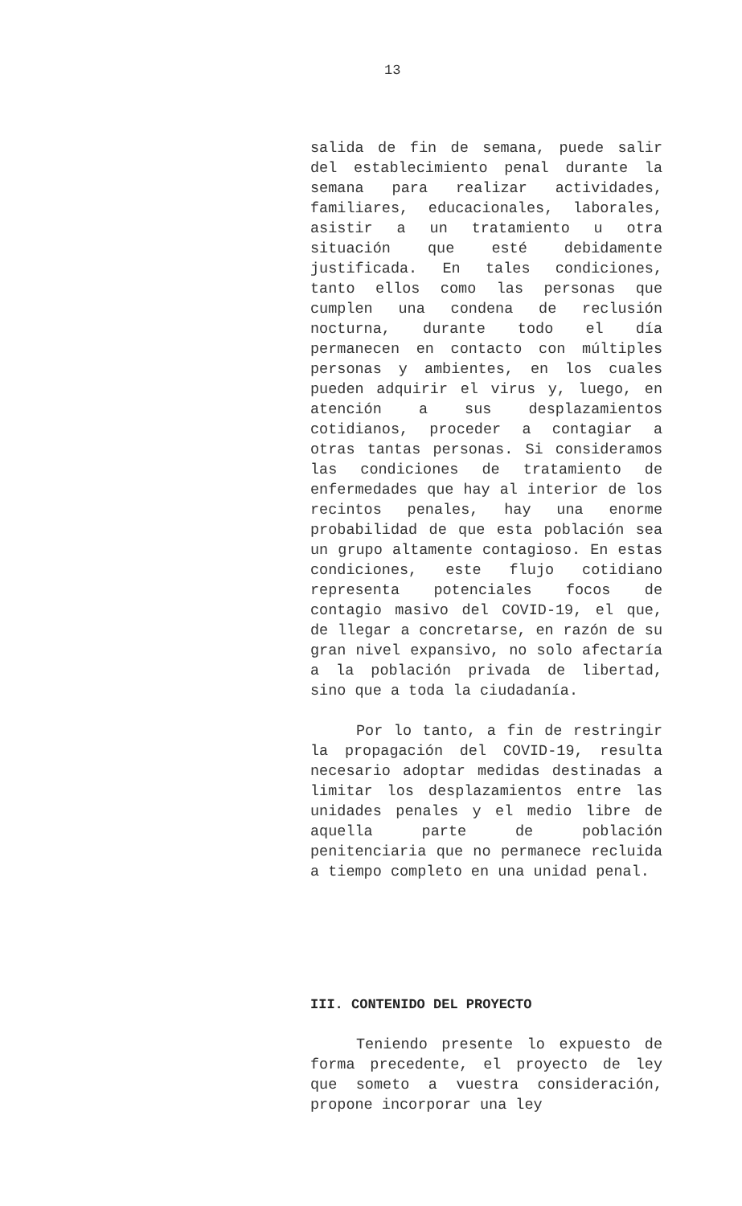13
salida de fin de semana, puede salir del establecimiento penal durante la semana para realizar actividades, familiares, educacionales, laborales, asistir a un tratamiento u otra situación que esté debidamente justificada. En tales condiciones, tanto ellos como las personas que cumplen una condena de reclusión nocturna, durante todo el día permanecen en contacto con múltiples personas y ambientes, en los cuales pueden adquirir el virus y, luego, en atención a sus desplazamientos cotidianos, proceder a contagiar a otras tantas personas. Si consideramos las condiciones de tratamiento de enfermedades que hay al interior de los recintos penales, hay una enorme probabilidad de que esta población sea un grupo altamente contagioso. En estas condiciones, este flujo cotidiano representa potenciales focos de contagio masivo del COVID-19, el que, de llegar a concretarse, en razón de su gran nivel expansivo, no solo afectaría a la población privada de libertad, sino que a toda la ciudadanía.
Por lo tanto, a fin de restringir la propagación del COVID-19, resulta necesario adoptar medidas destinadas a limitar los desplazamientos entre las unidades penales y el medio libre de aquella parte de población penitenciaria que no permanece recluida a tiempo completo en una unidad penal.
III. CONTENIDO DEL PROYECTO
Teniendo presente lo expuesto de forma precedente, el proyecto de ley que someto a vuestra consideración, propone incorporar una ley